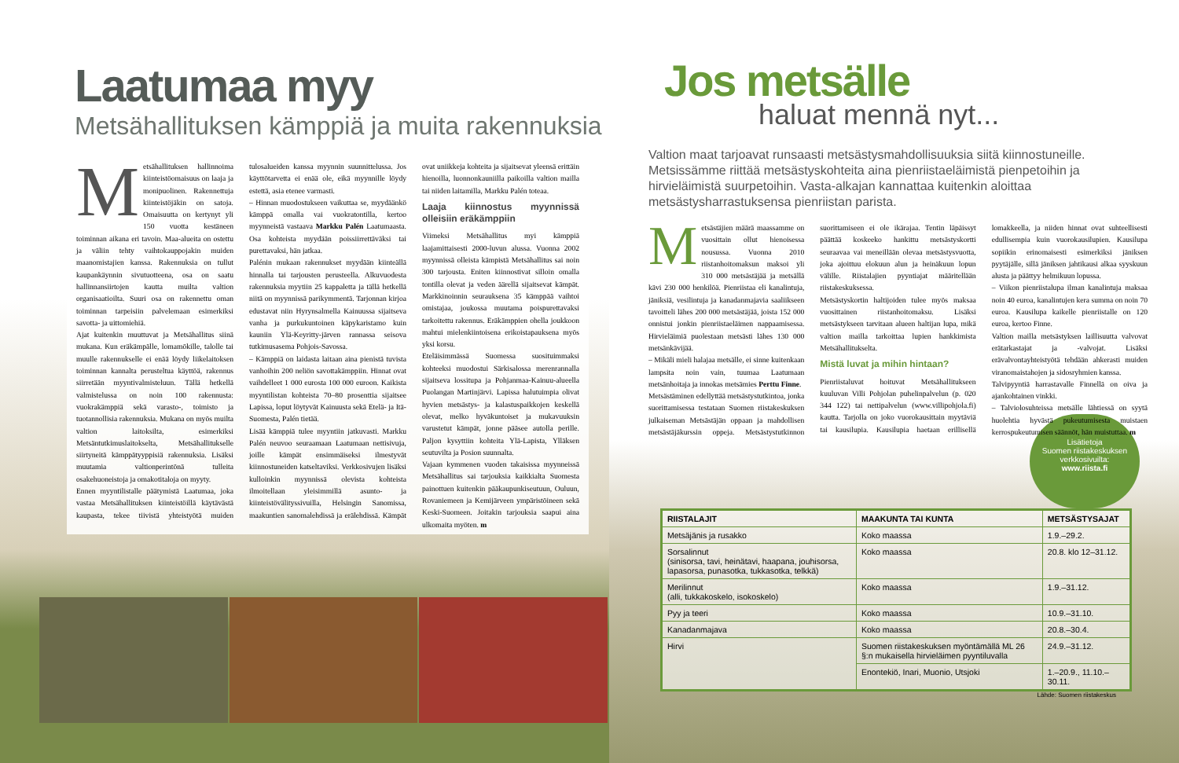Laatumaa myy
Metsähallituksen kämppiä ja muita rakennuksia
Metsähallituksen hallinnoima kiinteistöomaisuus on laaja ja monipuolinen. Rakennettuja kiinteistöjäkin on satoja. Omaisuutta on kertynyt yli 150 vuotta kestäneen toiminnan aikana eri tavoin. Maa-alueita on ostettu ja väliin tehty vaihtokauppojakin muiden maanomistajien kanssa. Rakennuksia on tullut kaupankäynnin sivutuotteena, osa on saatu hallinnansiirtojen kautta muilta valtion organisaatioilta. Suuri osa on rakennettu oman toiminnan tarpeisiin palvelemaan esimerkiksi savotta- ja uittomiehiä.
Ajat kuitenkin muuttuvat ja Metsähallitus siinä mukana. Kun eräkämpälle, lomamökille, talolle tai muulle rakennukselle ei enää löydy liikelaitoksen toiminnan kannalta perusteltua käyttöä, rakennus siirretään myyntivalmisteluun. Tällä hetkellä valmistelussa on noin 100 rakennusta: vuokrakämppiä sekä varasto-, toimisto ja tuotannollisia rakennuksia. Mukana on myös muilta valtion laitoksilta, esimerkiksi Metsäntutkimuslaitokselta, Metsähallitukselle siirtyneitä kämppätyyppisiä rakennuksia. Lisäksi muutamia valtionperintönä tulleita osakehuoneistoja ja omakotitaloja on myyty.
Ennen myyntilistalle päätymistä Laatumaa, joka vastaa Metsähallituksen kiinteistöillä käytävästä kaupasta, tekee tiivistä yhteistyötä muiden tulosalueiden kanssa myynnin suunnittelussa. Jos käyttötarvetta ei enää ole, eikä myynnille löydy estettä, asia etenee varmasti.
– Hinnan muodostukseen vaikuttaa se, myydäänkö kämppä omalla vai vuokratontilla, kertoo myynneistä vastaava Markku Palén Laatumaasta. Osa kohteista myydään poissiirrettäväksi tai purettavaksi, hän jatkaa.
Palénin mukaan rakennukset myydään kiinteällä hinnalla tai tarjousten perusteella. Alkuvuodesta rakennuksia myytiin 25 kappaletta ja tällä hetkellä niitä on myynnissä parikymmentä. Tarjonnan kirjoa edustavat niin Hyrynsalmella Kainuussa sijaitseva vanha ja purkukuntoinen käpykaristamo kuin kauniin Ylä-Keyritty-järven rannassa seisova tutkimusasema Pohjois-Savossa.
– Kämppiä on laidasta laitaan aina pienistä tuvista vanhoihin 200 neliön savottakämppiin. Hinnat ovat vaihdelleet 1 000 eurosta 100 000 euroon. Kaikista myyntilistan kohteista 70–80 prosenttia sijaitsee Lapissa, loput löytyvät Kainuusta sekä Etelä- ja Itä-Suomesta, Palén tietää.
Lisää kämppiä tulee myyntiin jatkuvasti. Markku Palén neuvoo seuraamaan Laatumaan nettisivuja, joille kämpät ensimmäiseksi ilmestyvät kiinnostuneiden katseltaviksi. Verkkosivujen lisäksi kulloinkin myynnissä olevista kohteista ilmoitellaan yleisimmillä asunto- ja kiinteistövälityssivuilla, Helsingin Sanomissa, maakuntien sanomalehdissä ja erälehdissä. Kämpät ovat uniikkeja kohteita ja sijaitsevat yleensä erittäin hienoilla, luonnonkauniilla paikoilla valtion mailla tai niiden laitamilla, Markku Palén toteaa.
Laaja kiinnostus myynnissä olleisiin eräkämppiin
Viimeksi Metsähallitus myi kämppiä laajamittaisesti 2000-luvun alussa. Vuonna 2002 myynnissä olleista kämpistä Metsähallitus sai noin 300 tarjousta. Eniten kiinnostivat silloin omalla tontilla olevat ja veden äärellä sijaitsevat kämpät. Markkinoinnin seurauksena 35 kämppää vaihtoi omistajaa, joukossa muutama poispurettavaksi tarkoitettu rakennus. Eräkämppien ohella joukkoon mahtui mielenkiintoisena erikoistapauksena myös yksi korsu.
Eteläisimmässä Suomessa suosituimmaksi kohteeksi muodostui Särkisalossa merenrannalla sijaitseva lossitupa ja Pohjanmaa-Kainuu-alueella Puolangan Martinjärvi. Lapissa halutuimpia olivat hyvien metsästys- ja kalastuspaikkojen keskellä olevat, melko hyväkuntoiset ja mukavuuksin varustetut kämpät, jonne pääsee autolla perille. Paljon kysyttiin kohteita Ylä-Lapista, Ylläksen seutuvilta ja Posion suunnalta.
Vajaan kymmenen vuoden takaisissa myynneissä Metsähallitus sai tarjouksia kaikkialta Suomesta painottuen kuitenkin pääkaupunkiseutuun, Ouluun, Rovaniemeen ja Kemijärveen ympäristöineen sekä Keski-Suomeen. Joitakin tarjouksia saapui aina ulkomaita myöten. m
Jos metsälle
haluat mennä nyt...
Valtion maat tarjoavat runsaasti metsästysmahdollisuuksia siitä kiinnostuneille. Metsissämme riittää metsästyskohteita aina pienriistaeläimistä pienpetoihin ja hirvieläimistä suurpetoihin. Vasta-alkajan kannattaa kuitenkin aloittaa metsästysharrastuksensa pienriistan parista.
Metsästäjien määrä maassamme on vuosittain ollut hienoisessa nousussa. Vuonna 2010 riistanhoitomaksun maksoi yli 310 000 metsästäjää ja metsällä kävi 230 000 henkilöä. Pienriistaa eli kanalintuja, jäniksiä, vesilintuja ja kanadanmajavia saaliikseen tavoitteli lähes 200 000 metsästäjää, joista 152 000 onnistui jonkin pienriistaeläimen nappaamisessa. Hirvieläimiä puolestaan metsästi lähes 130 000 metsänkävijää.
– Mikäli mieli halajaa metsälle, ei sinne kuitenkaan lampsita noin vain, tuumaa Laatumaan metsänhoitaja ja innokas metsämies Perttu Finne.
Metsästäminen edellyttää metsästystutkintoa, jonka suorittamisessa testataan Suomen riistakeskuksen julkaiseman Metsästäjän oppaan ja mahdollisen metsästäjäkurssin oppeja. Metsästystutkinnon suorittamiseen ei ole ikärajaa. Tentin läpäissyt päättää koskeeko hankittu metsästyskortti seuraavaa vai meneillään olevaa metsästysvuotta, joka ajoittuu elokuun alun ja heinäkuun lopun välille. Riistalajien pyyntiajat määritellään riistakeskuksessa.
Metsästyskortin haltijoiden tulee myös maksaa vuosittainen riistanhoitomaksu. Lisäksi metsästykseen tarvitaan alueen haltijan lupa, mikä valtion mailla tarkoittaa lupien hankkimista Metsähallitukselta.
Mistä luvat ja mihin hintaan?
Pienriistaluvat hoituvat Metsähallitukseen kuuluvan Villi Pohjolan puhelinpalvelun (p. 020 344 122) tai nettipalvelun (www.villipohjola.fi) kautta. Tarjolla on joko vuorokausittain myytäviä tai kausilupia. Kausilupia haetaan erillisellä lomakkeella, ja niiden hinnat ovat suhteellisesti edullisempia kuin vuorokausilupien. Kausilupa sopiikin erinomaisesti esimerkiksi jäniksen pyytäjälle, sillä jäniksen jahtikausi alkaa syyskuun alusta ja päättyy helmikuun lopussa.
– Viikon pienriistalupa ilman kanalintuja maksaa noin 40 euroa, kanalintujen kera summa on noin 70 euroa. Kausilupa kaikelle pienriistalle on 120 euroa, kertoo Finne.
Valtion mailla metsästyksen laillisuutta valvovat erätarkastajat ja -valvojat. Lisäksi erävalvontayhteistyötä tehdään ahkerasti muiden viranomaistahojen ja sidosryhmien kanssa.
Talvipyyntiä harrastavalle Finnellä on oiva ja ajankohtainen vinkki.
– Talviolosuhteissa metsälle lähtiessä on syytä huolehtia hyvästä pukeutumisesta muistaen kerrospukeutumisen säännöt, hän muistuttaa. m
Lisätietoja
Suomen riistakeskuksen
verkkosivuilta:
www.riista.fi
| RIISTALAJIT | MAAKUNTA TAI KUNTA | METSÄSTYSAJAT |
| --- | --- | --- |
| Metsäjänis ja rusakko | Koko maassa | 1.9.–29.2. |
| Sorsalinnut (sinisorsa, tavi, heinätavi, haapana, jouhisorsa, lapasorsa, punasotka, tukkasotka, telkkä) | Koko maassa | 20.8. klo 12–31.12. |
| Merilinnut (alli, tukkakoskelo, isokoskelo) | Koko maassa | 1.9.–31.12. |
| Pyy ja teeri | Koko maassa | 10.9.–31.10. |
| Kanadanmajava | Koko maassa | 20.8.–30.4. |
| Hirvi | Suomen riistakeskuksen myöntämällä ML 26 §:n mukaisella hirvieläimen pyyntiluvalla | 24.9.–31.12. |
| | Enontekiö, Inari, Muonio, Utsjoki | 1.–20.9., 11.10.–30.11. |
Lähde: Suomen riistakeskus